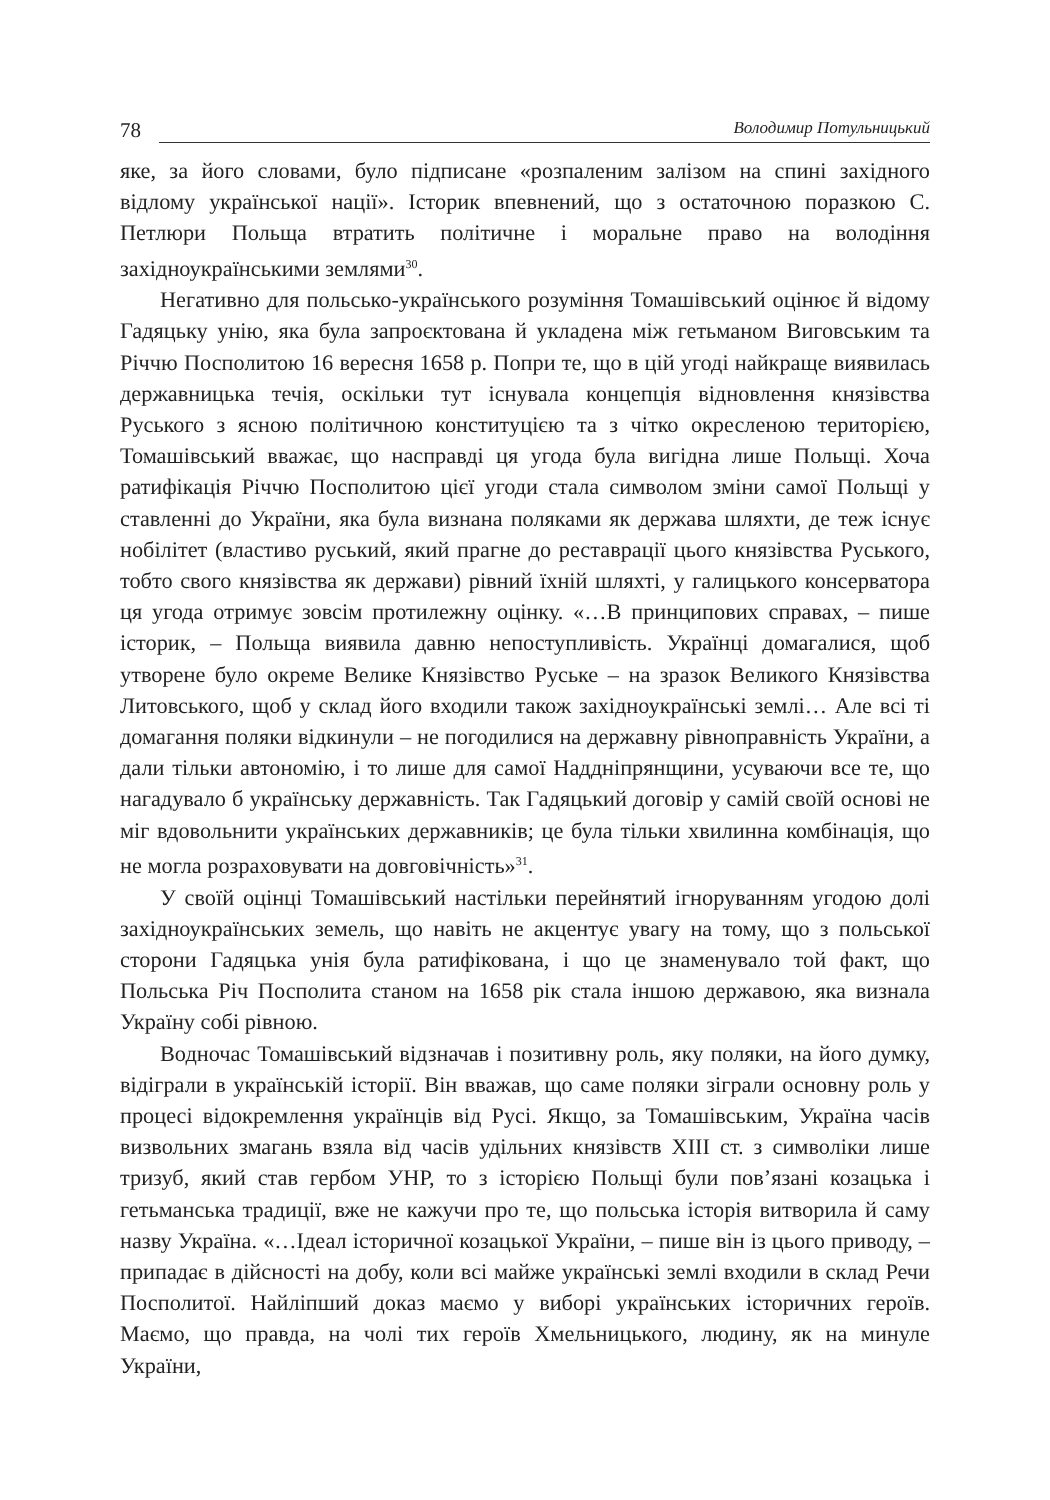78 Володимир Потульницький
яке, за його словами, було підписане «розпаленим залізом на спині західного відлому української нації». Історик впевнений, що з остаточною поразкою С. Петлюри Польща втратить політичне і моральне право на володіння західноукраїнськими землями<sup>30</sup>.
Негативно для польсько-українського розуміння Томашівський оцінює й відому Гадяцьку унію, яка була запроєктована й укладена між гетьманом Виговським та Річчю Посполитою 16 вересня 1658 р. Попри те, що в цій угоді найкраще виявилась державницька течія, оскільки тут існувала концепція відновлення князівства Руського з ясною політичною конституцією та з чітко окресленою територією, Томашівський вважає, що насправді ця угода була вигідна лише Польщі. Хоча ратифікація Річчю Посполитою цієї угоди стала символом зміни самої Польщі у ставленні до України, яка була визнана поляками як держава шляхти, де теж існує нобілітет (властиво руський, який прагне до реставрації цього князівства Руського, тобто свого князівства як держави) рівний їхній шляхті, у галицького консерватора ця угода отримує зовсім протилежну оцінку. «…В принципових справах, – пише історик, – Польща виявила давню непоступливість. Українці домагалися, щоб утворене було окреме Велике Князівство Руське – на зразок Великого Князівства Литовського, щоб у склад його входили також західноукраїнські землі… Але всі ті домагання поляки відкинули – не погодилися на державну рівноправність України, а дали тільки автономію, і то лише для самої Наддніпрянщини, усуваючи все те, що нагадувало б українську державність. Так Гадяцький договір у самій своїй основі не міг вдовольнити українських державників; це була тільки хвилинна комбінація, що не могла розраховувати на довговічність»<sup>31</sup>.
У своїй оцінці Томашівський настільки перейнятий ігноруванням угодою долі західноукраїнських земель, що навіть не акцентує увагу на тому, що з польської сторони Гадяцька унія була ратифікована, і що це знаменувало той факт, що Польська Річ Посполита станом на 1658 рік стала іншою державою, яка визнала Україну собі рівною.
Водночас Томашівський відзначав і позитивну роль, яку поляки, на його думку, відіграли в українській історії. Він вважав, що саме поляки зіграли основну роль у процесі відокремлення українців від Русі. Якщо, за Томашівським, Україна часів визвольних змагань взяла від часів удільних князівств XIII ст. з символіки лише тризуб, який став гербом УНР, то з історією Польщі були пов’язані козацька і гетьманська традиції, вже не кажучи про те, що польська історія витворила й саму назву Україна. «…Ідеал історичної козацької України, – пише він із цього приводу, – припадає в дійсності на добу, коли всі майже українські землі входили в склад Речи Посполитої. Найліпший доказ маємо у виборі українських історичних героїв. Маємо, що правда, на чолі тих героїв Хмельницького, людину, як на минуле України,